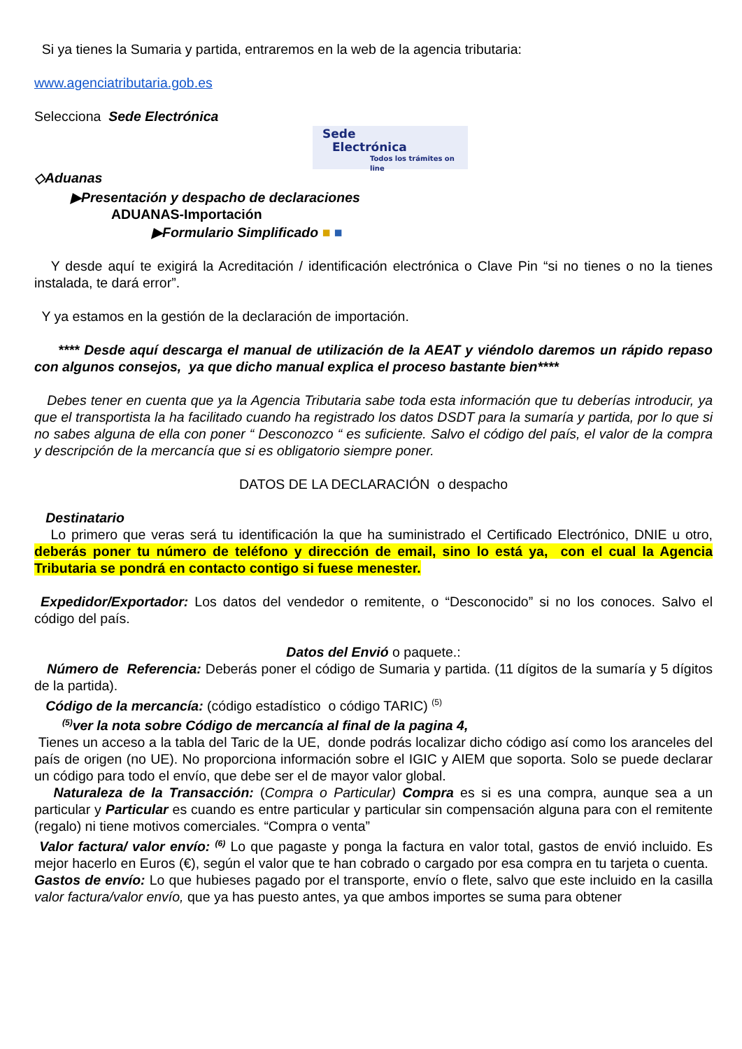Si ya tienes la Sumaria y partida, entraremos en la web de la agencia tributaria:
www.agenciatributaria.gob.es
Selecciona Sede Electrónica
Sede
Electrónica
Todos los trámites on line
◇Aduanas
▶Presentación y despacho de declaraciones
ADUANAS-Importación
▶Formulario Simplificado ■ ■
Y desde aquí te exigirá la Acreditación / identificación electrónica o Clave Pin “si no tienes o no la tienes instalada, te dará error”.
Y ya estamos en la gestión de la declaración de importación.
**** Desde aquí descarga el manual de utilización de la AEAT y viéndolo daremos un rápido repaso con algunos consejos, ya que dicho manual explica el proceso bastante bien****
Debes tener en cuenta que ya la Agencia Tributaria sabe toda esta información que tu deberías introducir, ya que el transportista la ha facilitado cuando ha registrado los datos DSDT para la sumaría y partida, por lo que si no sabes alguna de ella con poner “ Desconozco “ es suficiente. Salvo el código del país, el valor de la compra y descripción de la mercancía que si es obligatorio siempre poner.
DATOS DE LA DECLARACIÓN o despacho
Destinatario
Lo primero que veras será tu identificación la que ha suministrado el Certificado Electrónico, DNIE u otro, deberás poner tu número de teléfono y dirección de email, sino lo está ya, con el cual la Agencia Tributaria se pondrá en contacto contigo si fuese menester.
Expedidor/Exportador: Los datos del vendedor o remitente, o “Desconocido” si no los conoces. Salvo el código del país.
Datos del Envió o paquete.:
Número de Referencia: Deberás poner el código de Sumaria y partida. (11 dígitos de la sumaría y 5 dígitos de la partida).
Código de la mercancía: (código estadístico o código TARIC) <sup>(5)</sup>
<sup>(5)</sup> ver la nota sobre Código de mercancía al final de la pagina 4,
Tienes un acceso a la tabla del Taric de la UE, donde podrás localizar dicho código así como los aranceles del país de origen (no UE). No proporciona información sobre el IGIC y AIEM que soporta. Solo se puede declarar un código para todo el envío, que debe ser el de mayor valor global.
Naturaleza de la Transacción: (Compra o Particular) Compra es si es una compra, aunque sea a un particular y Particular es cuando es entre particular y particular sin compensación alguna para con el remitente (regalo) ni tiene motivos comerciales. “Compra o venta”
Valor factura/ valor envío: <sup>(6)</sup> Lo que pagaste y ponga la factura en valor total, gastos de envió incluido. Es mejor hacerlo en Euros (€), según el valor que te han cobrado o cargado por esa compra en tu tarjeta o cuenta.
Gastos de envío: Lo que hubieses pagado por el transporte, envío o flete, salvo que este incluido en la casilla valor factura/valor envío, que ya has puesto antes, ya que ambos importes se suma para obtener